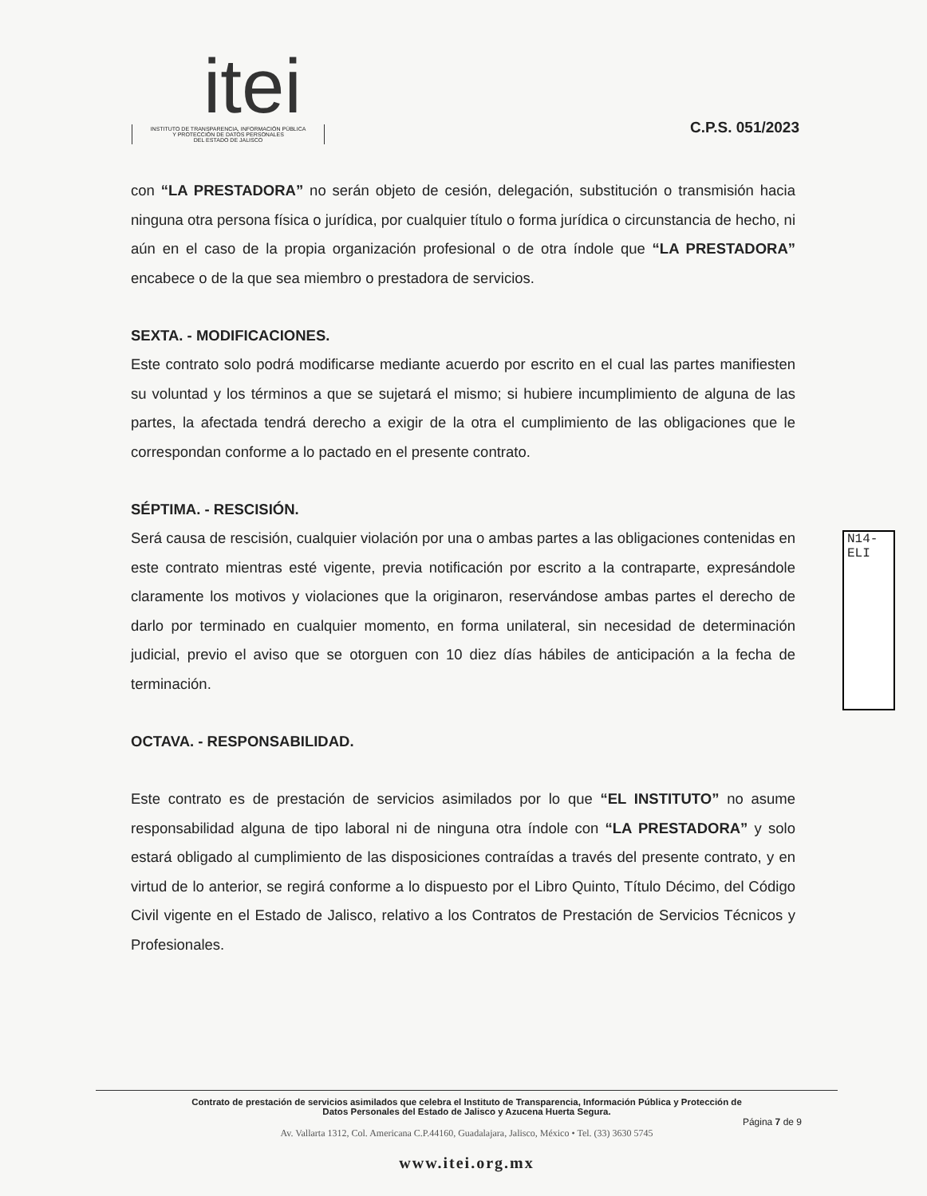itei
INSTITUTO DE TRANSPARENCIA, INFORMACIÓN PÚBLICA
Y PROTECCIÓN DE DATOS PERSONALES
DEL ESTADO DE JALISCO
C.P.S. 051/2023
con “LA PRESTADORA” no serán objeto de cesión, delegación, substitución o transmisión hacia ninguna otra persona física o jurídica, por cualquier título o forma jurídica o circunstancia de hecho, ni aún en el caso de la propia organización profesional o de otra índole que “LA PRESTADORA” encabece o de la que sea miembro o prestadora de servicios.
SEXTA. - MODIFICACIONES.
Este contrato solo podrá modificarse mediante acuerdo por escrito en el cual las partes manifiesten su voluntad y los términos a que se sujetará el mismo; si hubiere incumplimiento de alguna de las partes, la afectada tendrá derecho a exigir de la otra el cumplimiento de las obligaciones que le correspondan conforme a lo pactado en el presente contrato.
SÉPTIMA. - RESCISIÓN.
Será causa de rescisión, cualquier violación por una o ambas partes a las obligaciones contenidas en este contrato mientras esté vigente, previa notificación por escrito a la contraparte, expresándole claramente los motivos y violaciones que la originaron, reservándose ambas partes el derecho de darlo por terminado en cualquier momento, en forma unilateral, sin necesidad de determinación judicial, previo el aviso que se otorguen con 10 diez días hábiles de anticipación a la fecha de terminación.
OCTAVA. - RESPONSABILIDAD.
Este contrato es de prestación de servicios asimilados por lo que “EL INSTITUTO” no asume responsabilidad alguna de tipo laboral ni de ninguna otra índole con “LA PRESTADORA” y solo estará obligado al cumplimiento de las disposiciones contraídas a través del presente contrato, y en virtud de lo anterior, se regirá conforme a lo dispuesto por el Libro Quinto, Título Décimo, del Código Civil vigente en el Estado de Jalisco, relativo a los Contratos de Prestación de Servicios Técnicos y Profesionales.
N14-ELI
Contrato de prestación de servicios asimilados que celebra el Instituto de Transparencia, Información Pública y Protección de
Datos Personales del Estado de Jalisco y Azucena Huerta Segura.
Página 7 de 9
Av. Vallarta 1312, Col. Americana C.P.44160, Guadalajara, Jalisco, México • Tel. (33) 3630 5745
www.itei.org.mx